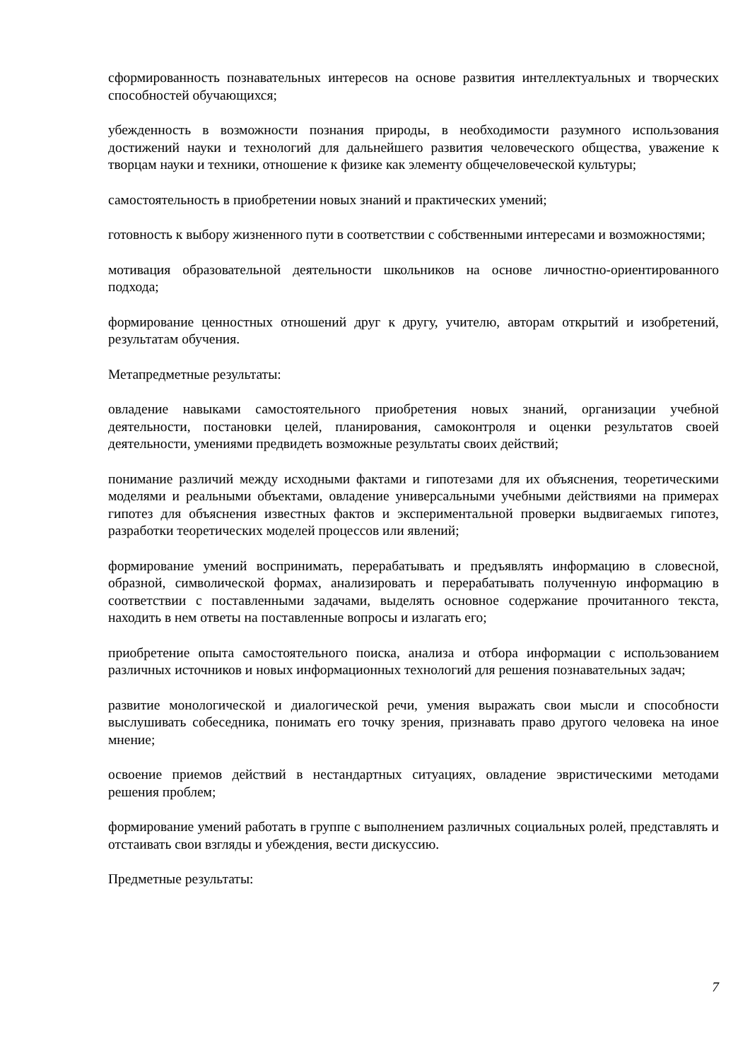сформированность познавательных интересов на основе развития интеллектуальных и творческих способностей обучающихся;
убежденность в возможности познания природы, в необходимости разумного использования достижений науки и технологий для дальнейшего развития человеческого общества, уважение к творцам науки и техники, отношение к физике как элементу общечеловеческой культуры;
самостоятельность в приобретении новых знаний и практических умений;
готовность к выбору жизненного пути в соответствии с собственными интересами и возможностями;
мотивация образовательной деятельности школьников на основе личностно-ориентированного подхода;
формирование ценностных отношений друг к другу, учителю, авторам открытий и изобретений, результатам обучения.
Метапредметные результаты:
овладение навыками самостоятельного приобретения новых знаний, организации учебной деятельности, постановки целей, планирования, самоконтроля и оценки результатов своей деятельности, умениями предвидеть возможные результаты своих действий;
понимание различий между исходными фактами и гипотезами для их объяснения, теоретическими моделями и реальными объектами, овладение универсальными учебными действиями на примерах гипотез для объяснения известных фактов и экспериментальной проверки выдвигаемых гипотез, разработки теоретических моделей процессов или явлений;
формирование умений воспринимать, перерабатывать и предъявлять информацию в словесной, образной, символической формах, анализировать и перерабатывать полученную информацию в соответствии с поставленными задачами, выделять основное содержание прочитанного текста, находить в нем ответы на поставленные вопросы и излагать его;
приобретение опыта самостоятельного поиска, анализа и отбора информации с использованием различных источников и новых информационных технологий для решения познавательных задач;
развитие монологической и диалогической речи, умения выражать свои мысли и способности выслушивать собеседника, понимать его точку зрения, признавать право другого человека на иное мнение;
освоение приемов действий в нестандартных ситуациях, овладение эвристическими методами решения проблем;
формирование умений работать в группе с выполнением различных социальных ролей, представлять и отстаивать свои взгляды и убеждения, вести дискуссию.
Предметные результаты:
7